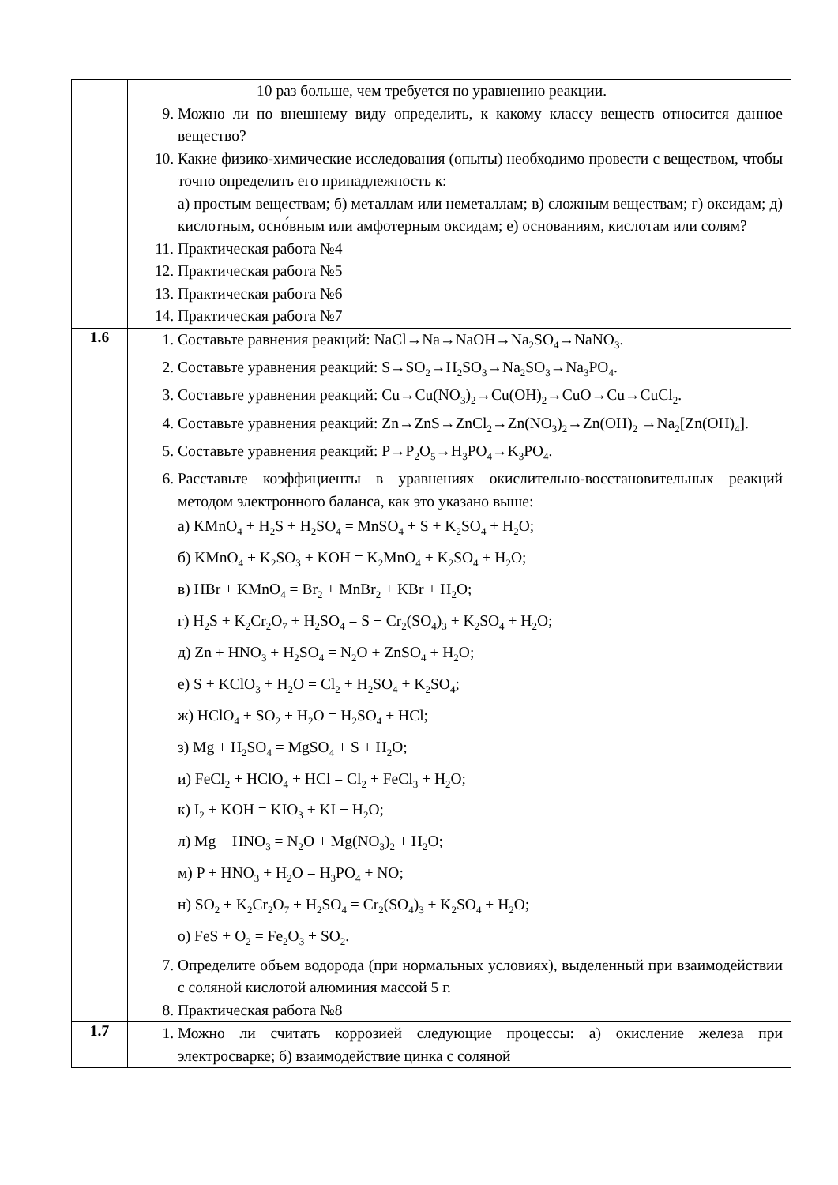| | 10 раз больше, чем требуется по уравнению реакции. 9. Можно ли по внешнему виду определить, к какому классу веществ относится данное вещество? 10. Какие физико-химические исследования (опыты) необходимо провести с веществом, чтобы точно определить его принадлежность к: а) простым веществам; б) металлам или неметаллам; в) сложным веществам; г) оксидам; д) кислотным, осно́вным или амфотерным оксидам; е) основаниям, кислотам или солям? 11. Практическая работа №4 12. Практическая работа №5 13. Практическая работа №6 14. Практическая работа №7 |
| 1.6 | 1. Составьте равнения реакций: NaCl→Na→NaOH→Na<sub>2</sub>SO<sub>4</sub>→NaNO<sub>3</sub>. 2. Составьте уравнения реакций: S→SO<sub>2</sub>→H<sub>2</sub>SO<sub>3</sub>→Na<sub>2</sub>SO<sub>3</sub>→Na<sub>3</sub>PO<sub>4</sub>. 3. Составьте уравнения реакций: Cu→Cu(NO<sub>3</sub>)<sub>2</sub>→Cu(OH)<sub>2</sub>→CuO→Cu→CuCl<sub>2</sub>. 4. Составьте уравнения реакций: Zn→ZnS→ZnCl<sub>2</sub>→Zn(NO<sub>3</sub>)<sub>2</sub>→Zn(OH)<sub>2</sub> →Na<sub>2</sub>[Zn(OH)<sub>4</sub>]. 5. Составьте уравнения реакций: P→P<sub>2</sub>O<sub>5</sub>→H<sub>3</sub>PO<sub>4</sub>→K<sub>3</sub>PO<sub>4</sub>. 6. Расставьте коэффициенты в уравнениях окислительно-восстановительных реакций методом электронного баланса, как это указано выше: а) KMnO<sub>4</sub> + H<sub>2</sub>S + H<sub>2</sub>SO<sub>4</sub> = MnSO<sub>4</sub> + S + K<sub>2</sub>SO<sub>4</sub> + H<sub>2</sub>O; б) KMnO<sub>4</sub> + K<sub>2</sub>SO<sub>3</sub> + KOH = K<sub>2</sub>MnO<sub>4</sub> + K<sub>2</sub>SO<sub>4</sub> + H<sub>2</sub>O; в) HBr + KMnO<sub>4</sub> = Br<sub>2</sub> + MnBr<sub>2</sub> + KBr + H<sub>2</sub>O; г) H<sub>2</sub>S + K<sub>2</sub>Cr<sub>2</sub>O<sub>7</sub> + H<sub>2</sub>SO<sub>4</sub> = S + Cr<sub>2</sub>(SO<sub>4</sub>)<sub>3</sub> + K<sub>2</sub>SO<sub>4</sub> + H<sub>2</sub>O; д) Zn + HNO<sub>3</sub> + H<sub>2</sub>SO<sub>4</sub> = N<sub>2</sub>O + ZnSO<sub>4</sub> + H<sub>2</sub>O; е) S + KClO<sub>3</sub> + H<sub>2</sub>O = Cl<sub>2</sub> + H<sub>2</sub>SO<sub>4</sub> + K<sub>2</sub>SO<sub>4</sub>; ж) HClO<sub>4</sub> + SO<sub>2</sub> + H<sub>2</sub>O = H<sub>2</sub>SO<sub>4</sub> + HCl; з) Mg + H<sub>2</sub>SO<sub>4</sub> = MgSO<sub>4</sub> + S + H<sub>2</sub>O; и) FeCl<sub>2</sub> + HClO<sub>4</sub> + HCl = Cl<sub>2</sub> + FeCl<sub>3</sub> + H<sub>2</sub>O; к) I<sub>2</sub> + KOH = KIO<sub>3</sub> + KI + H<sub>2</sub>O; л) Mg + HNO<sub>3</sub> = N<sub>2</sub>O + Mg(NO<sub>3</sub>)<sub>2</sub> + H<sub>2</sub>O; м) P + HNO<sub>3</sub> + H<sub>2</sub>O = H<sub>3</sub>PO<sub>4</sub> + NO; н) SO<sub>2</sub> + K<sub>2</sub>Cr<sub>2</sub>O<sub>7</sub> + H<sub>2</sub>SO<sub>4</sub> = Cr<sub>2</sub>(SO<sub>4</sub>)<sub>3</sub> + K<sub>2</sub>SO<sub>4</sub> + H<sub>2</sub>O; о) FeS + O<sub>2</sub> = Fe<sub>2</sub>O<sub>3</sub> + SO<sub>2</sub>. 7. Определите объем водорода (при нормальных условиях), выделенный при взаимодействии с соляной кислотой алюминия массой 5 г. 8. Практическая работа №8 |
| 1.7 | 1. Можно ли считать коррозией следующие процессы: а) окисление железа при электросварке; б) взаимодействие цинка с соляной |